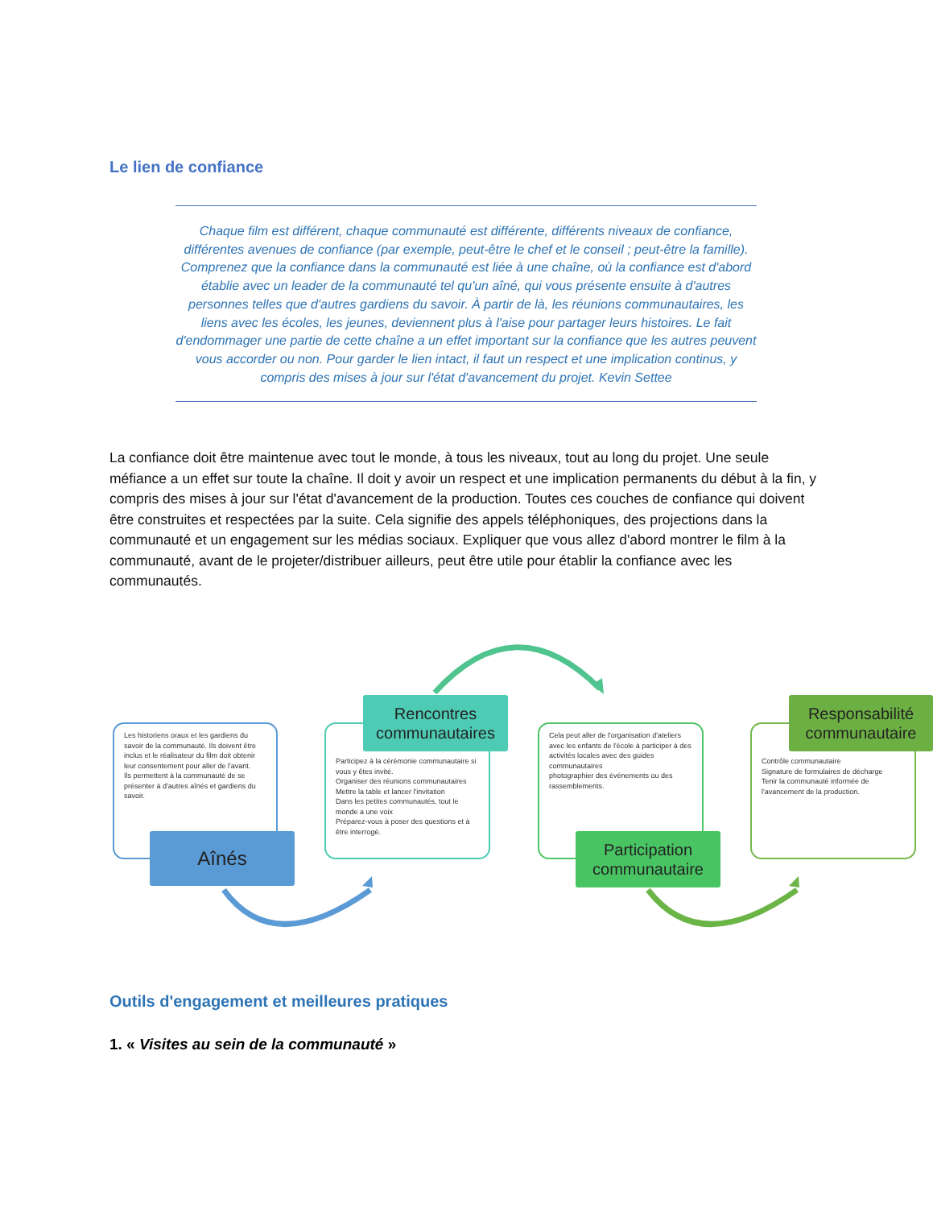Le lien de confiance
Chaque film est différent, chaque communauté est différente, différents niveaux de confiance, différentes avenues de confiance (par exemple, peut-être le chef et le conseil ; peut-être la famille). Comprenez que la confiance dans la communauté est liée à une chaîne, où la confiance est d'abord établie avec un leader de la communauté tel qu'un aîné, qui vous présente ensuite à d'autres personnes telles que d'autres gardiens du savoir. À partir de là, les réunions communautaires, les liens avec les écoles, les jeunes, deviennent plus à l'aise pour partager leurs histoires. Le fait d'endommager une partie de cette chaîne a un effet important sur la confiance que les autres peuvent vous accorder ou non. Pour garder le lien intact, il faut un respect et une implication continus, y compris des mises à jour sur l'état d'avancement du projet. Kevin Settee
La confiance doit être maintenue avec tout le monde, à tous les niveaux, tout au long du projet. Une seule méfiance a un effet sur toute la chaîne. Il doit y avoir un respect et une implication permanents du début à la fin, y compris des mises à jour sur l'état d'avancement de la production. Toutes ces couches de confiance qui doivent être construites et respectées par la suite. Cela signifie des appels téléphoniques, des projections dans la communauté et un engagement sur les médias sociaux. Expliquer que vous allez d'abord montrer le film à la communauté, avant de le projeter/distribuer ailleurs, peut être utile pour établir la confiance avec les communautés.
Les historiens oraux et les gardiens du savoir de la communauté. Ils doivent être inclus et le réalisateur du film doit obtenir leur consentement pour aller de l'avant.
Ils permettent à la communauté de se présenter à d'autres aînés et gardiens du savoir.
Aînés
Participez à la cérémonie communautaire si vous y êtes invité.
Organiser des réunions communautaires
Mettre la table et lancer l'invitation
Dans les petites communautés, tout le monde a une voix
Préparez-vous à poser des questions et à être interrogé.
Rencontres communautaires
Cela peut aller de l'organisation d'ateliers avec les enfants de l'école à participer à des activités locales avec des guides communautaires
photographier des événements ou des rassemblements.
Participation communautaire
Contrôle communautaire
Signature de formulaires de décharge
Tenir la communauté informée de l'avancement de la production.
Responsabilité communautaire
Outils d'engagement et meilleures pratiques
1. « Visites au sein de la communauté »